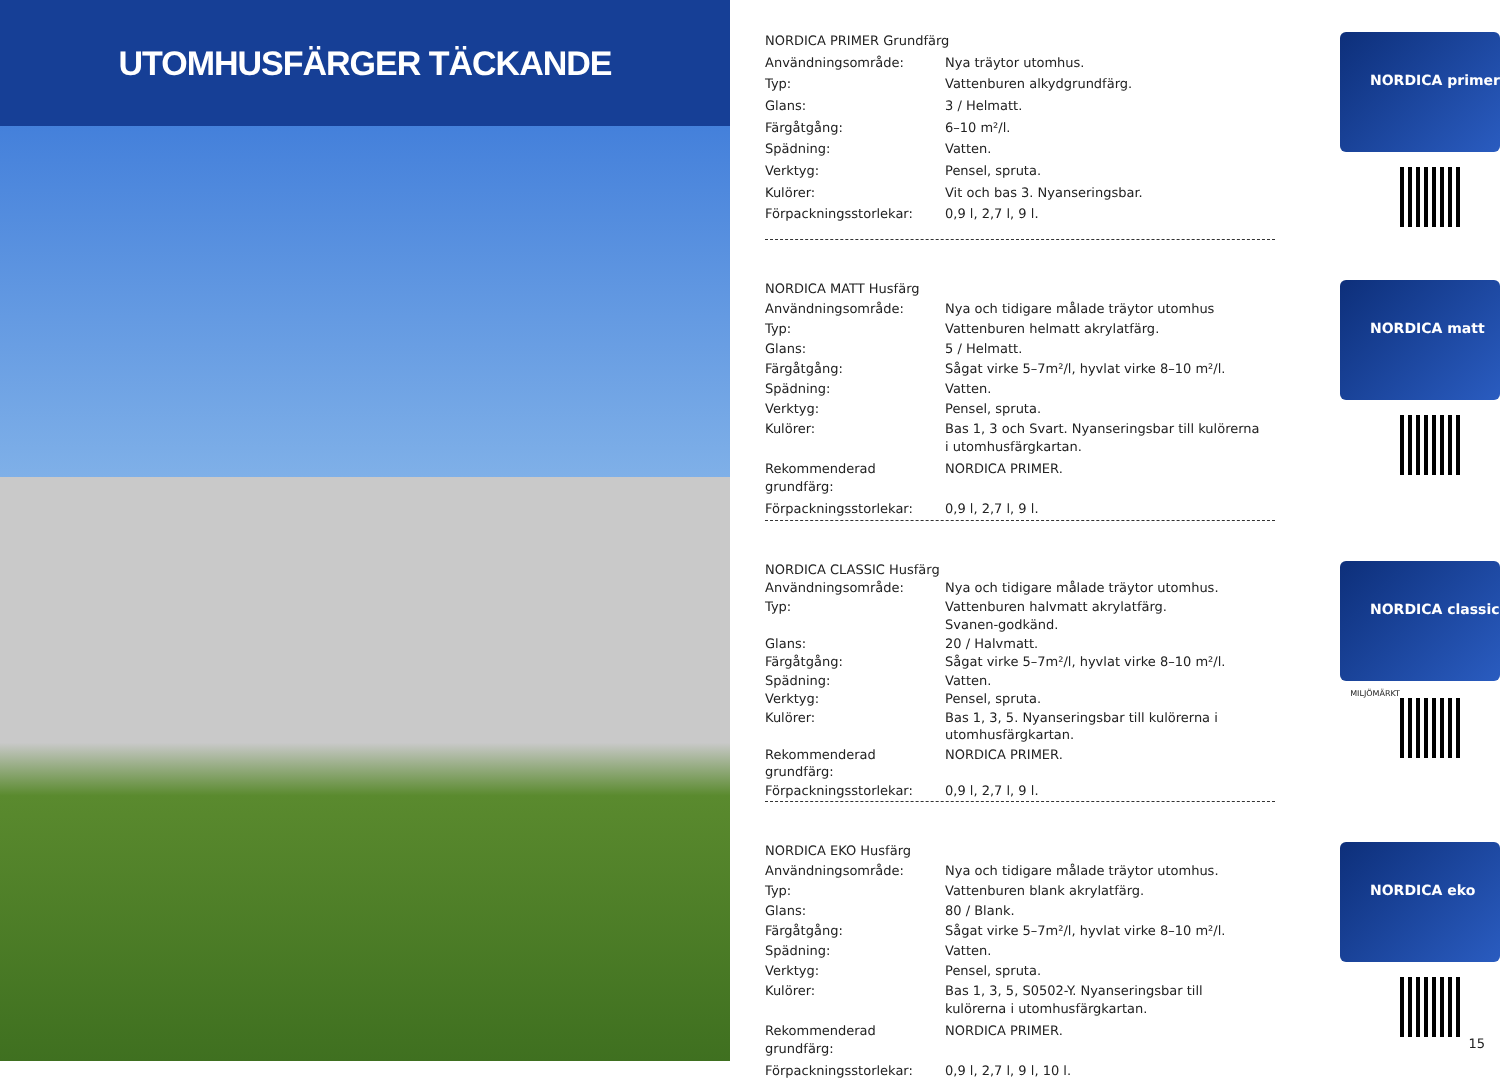UTOMHUSFÄRGER TÄCKANDE
| NORDICA PRIMER Grundfärg | |
| Användningsområde: | Nya träytor utomhus. |
| Typ: | Vattenburen alkydgrundfärg. |
| Glans: | 3 / Helmatt. |
| Färgåtgång: | 6–10 m²/l. |
| Spädning: | Vatten. |
| Verktyg: | Pensel, spruta. |
| Kulörer: | Vit och bas 3. Nyanseringsbar. |
| Förpackningsstorlekar: | 0,9 l, 2,7 l, 9 l. |
NORDICA primer
| NORDICA MATT Husfärg | |
| Användningsområde: | Nya och tidigare målade träytor utomhus |
| Typ: | Vattenburen helmatt akrylatfärg. |
| Glans: | 5 / Helmatt. |
| Färgåtgång: | Sågat virke 5–7m²/l, hyvlat virke 8–10 m²/l. |
| Spädning: | Vatten. |
| Verktyg: | Pensel, spruta. |
| Kulörer: | Bas 1, 3 och Svart. Nyanseringsbar till kulörerna i utomhusfärgkartan. |
| Rekommenderad grundfärg: | NORDICA PRIMER. |
| Förpackningsstorlekar: | 0,9 l, 2,7 l, 9 l. |
NORDICA matt
| NORDICA CLASSIC Husfärg | |
| Användningsområde: | Nya och tidigare målade träytor utomhus. |
| Typ: | Vattenburen halvmatt akrylatfärg. Svanen-godkänd. |
| Glans: | 20 / Halvmatt. |
| Färgåtgång: | Sågat virke 5–7m²/l, hyvlat virke 8–10 m²/l. |
| Spädning: | Vatten. |
| Verktyg: | Pensel, spruta. |
| Kulörer: | Bas 1, 3, 5. Nyanseringsbar till kulörerna i utomhusfärgkartan. |
| Rekommenderad grundfärg: | NORDICA PRIMER. |
| Förpackningsstorlekar: | 0,9 l, 2,7 l, 9 l. |
NORDICA classic
MILJÖMÄRKT
| NORDICA EKO Husfärg | |
| Användningsområde: | Nya och tidigare målade träytor utomhus. |
| Typ: | Vattenburen blank akrylatfärg. |
| Glans: | 80 / Blank. |
| Färgåtgång: | Sågat virke 5–7m²/l, hyvlat virke 8–10 m²/l. |
| Spädning: | Vatten. |
| Verktyg: | Pensel, spruta. |
| Kulörer: | Bas 1, 3, 5, S0502-Y. Nyanseringsbar till kulörerna i utomhusfärgkartan. |
| Rekommenderad grundfärg: | NORDICA PRIMER. |
| Förpackningsstorlekar: | 0,9 l, 2,7 l, 9 l, 10 l. |
NORDICA eko
15